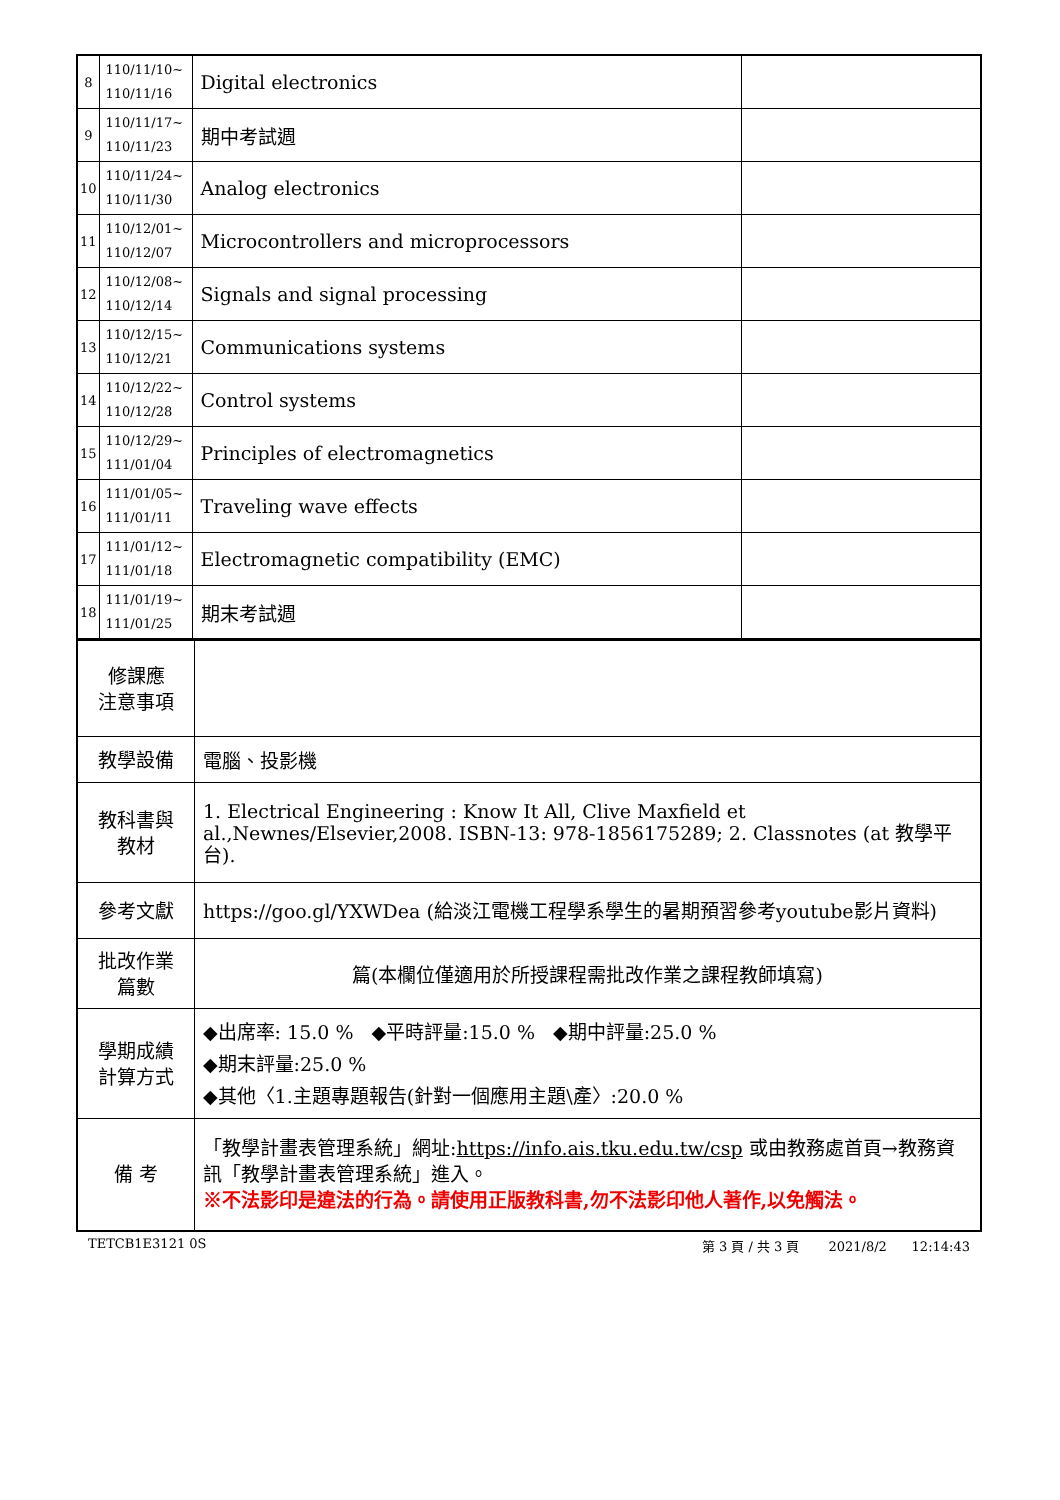| 8 | 110/11/10~ 110/11/16 | Digital electronics | |
| 9 | 110/11/17~ 110/11/23 | 期中考試週 | |
| 10 | 110/11/24~ 110/11/30 | Analog electronics | |
| 11 | 110/12/01~ 110/12/07 | Microcontrollers and microprocessors | |
| 12 | 110/12/08~ 110/12/14 | Signals and signal processing | |
| 13 | 110/12/15~ 110/12/21 | Communications systems | |
| 14 | 110/12/22~ 110/12/28 | Control systems | |
| 15 | 110/12/29~ 111/01/04 | Principles of electromagnetics | |
| 16 | 111/01/05~ 111/01/11 | Traveling wave effects | |
| 17 | 111/01/12~ 111/01/18 | Electromagnetic compatibility (EMC) | |
| 18 | 111/01/19~ 111/01/25 | 期末考試週 | |
| 修課應 注意事項 | |
| 教學設備 | 電腦、投影機 |
| 教科書與 教材 | 1. Electrical Engineering : Know It All, Clive Maxfield et al.,Newnes/Elsevier,2008. ISBN-13: 978-1856175289; 2. Classnotes (at 教學平台). |
| 參考文獻 | https://goo.gl/YXWDea (給淡江電機工程學系學生的暑期預習參考youtube影片資料) |
| 批改作業 篇數 | 篇(本欄位僅適用於所授課程需批改作業之課程教師填寫) |
| 學期成績 計算方式 | ◆出席率: 15.0 % ◆平時評量:15.0 % ◆期中評量:25.0 % ◆期末評量:25.0 % ◆其他〈1.主題專題報告(針對一個應用主題\產〉:20.0 % |
| 備 考 | 「教學計畫表管理系統」網址: https://info.ais.tku.edu.tw/csp 或由教務處首頁→教務資訊「教學計畫表管理系統」進入。 ※不法影印是違法的行為。請使用正版教科書,勿不法影印他人著作,以免觸法。 |
TETCB1E3121 0S 第 3 頁 / 共 3 頁 2021/8/2 12:14:43